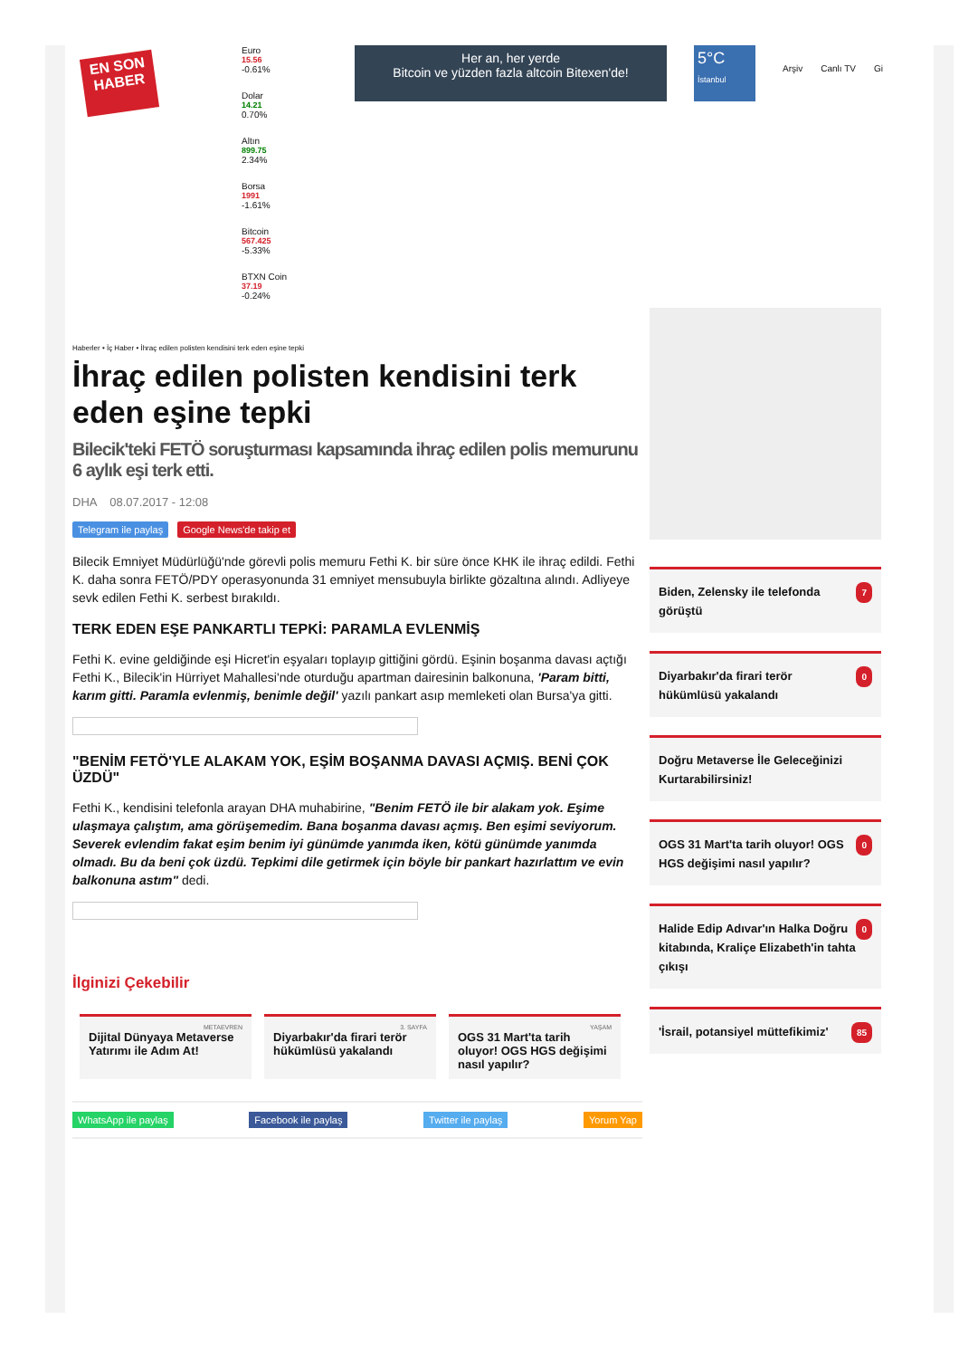EN SON HABER
Euro
15.56
-0.61%
Dolar
14.21
0.70%
Altın
899.75
2.34%
Borsa
1991
-1.61%
Bitcoin
567.425
-5.33%
BTXN Coin
37.19
-0.24%
Her an, her yerde
Bitcoin ve yüzden fazla altcoin Bitexen'de!
5°C
İstanbul
Arşiv Canlı TV Gi
Haberler • İç Haber • İhraç edilen polisten kendisini terk eden eşine tepki
İhraç edilen polisten kendisini terk eden eşine tepki
Bilecik'teki FETÖ soruşturması kapsamında ihraç edilen polis memurunu 6 aylık eşi terk etti.
DHA 08.07.2017 - 12:08
Telegram ile paylaş Google News'de takip et
Bilecik Emniyet Müdürlüğü'nde görevli polis memuru Fethi K. bir süre önce KHK ile ihraç edildi. Fethi K. daha sonra FETÖ/PDY operasyonunda 31 emniyet mensubuyla birlikte gözaltına alındı. Adliyeye sevk edilen Fethi K. serbest bırakıldı.
TERK EDEN EŞE PANKARTLI TEPKİ: PARAMLA EVLENMİŞ
Fethi K. evine geldiğinde eşi Hicret'in eşyaları toplayıp gittiğini gördü. Eşinin boşanma davası açtığı Fethi K., Bilecik'in Hürriyet Mahallesi'nde oturduğu apartman dairesinin balkonuna, 'Param bitti, karım gitti. Paramla evlenmiş, benimle değil' yazılı pankart asıp memleketi olan Bursa'ya gitti.
"BENİM FETÖ'YLE ALAKAM YOK, EŞİM BOŞANMA DAVASI AÇMIŞ. BENİ ÇOK ÜZDÜ"
Fethi K., kendisini telefonla arayan DHA muhabirine, "Benim FETÖ ile bir alakam yok. Eşime ulaşmaya çalıştım, ama görüşemedim. Bana boşanma davası açmış. Ben eşimi seviyorum. Severek evlendim fakat eşim benim iyi günümde yanımda iken, kötü günümde yanımda olmadı. Bu da beni çok üzdü. Tepkimi dile getirmek için böyle bir pankart hazırlattım ve evin balkonuna astım" dedi.
İlginizi Çekebilir
METAEVREN
Dijital Dünyaya Metaverse Yatırımı ile Adım At!
3. SAYFA
Diyarbakır'da firari terör hükümlüsü yakalandı
YAŞAM
OGS 31 Mart'ta tarih oluyor! OGS HGS değişimi nasıl yapılır?
WhatsApp ile paylaş Facebook ile paylaş Twitter ile paylaş Yorum Yap
7 Biden, Zelensky ile telefonda görüştü
0 Diyarbakır'da firari terör hükümlüsü yakalandı
Doğru Metaverse İle Geleceğinizi Kurtarabilirsiniz!
0 OGS 31 Mart'ta tarih oluyor! OGS HGS değişimi nasıl yapılır?
0 Halide Edip Adıvar'ın Halka Doğru kitabında, Kraliçe Elizabeth'in tahta çıkışı
85 'İsrail, potansiyel müttefikimiz'